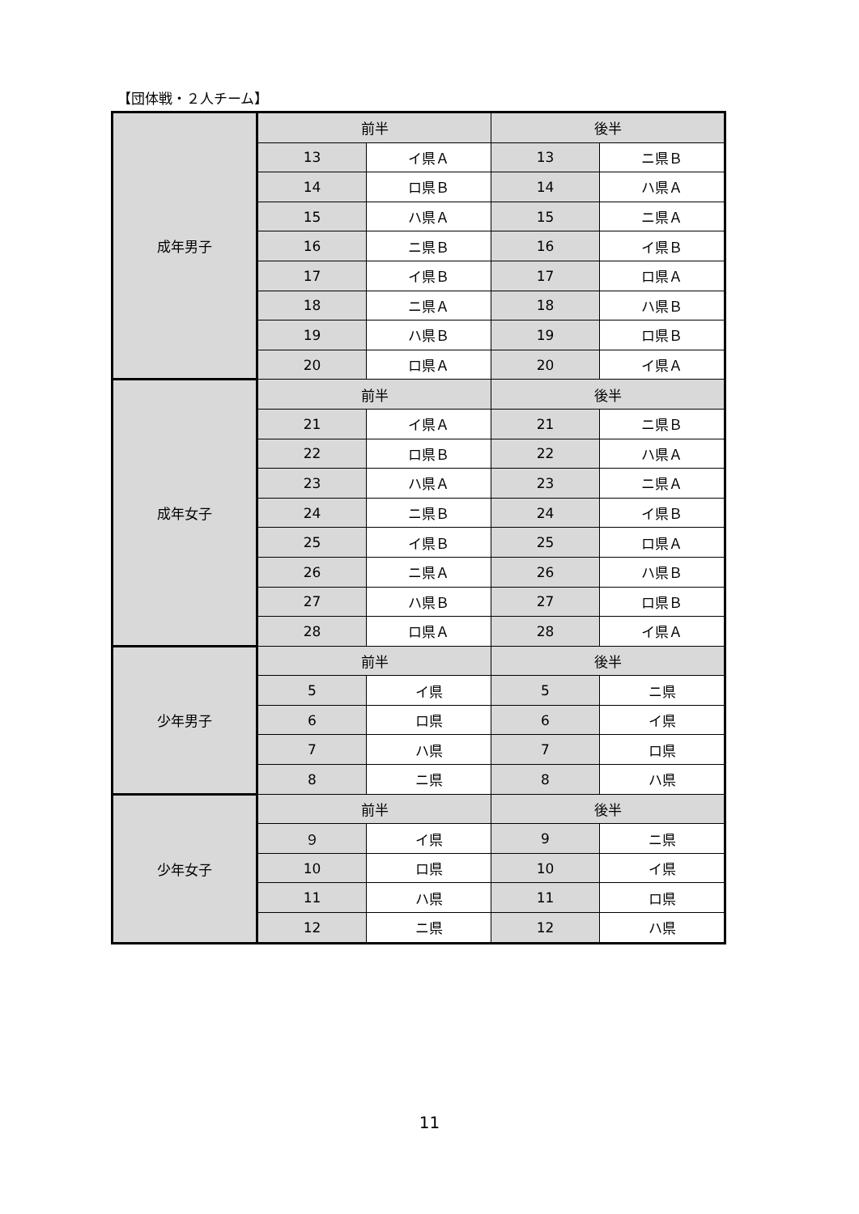【団体戦・２人チーム】
| 成年男子 | 前半 | | 後半 | |
| | 13 | イ県Ａ | 13 | ニ県Ｂ |
| | 14 | ロ県Ｂ | 14 | ハ県Ａ |
| | 15 | ハ県Ａ | 15 | ニ県Ａ |
| | 16 | ニ県Ｂ | 16 | イ県Ｂ |
| | 17 | イ県Ｂ | 17 | ロ県Ａ |
| | 18 | ニ県Ａ | 18 | ハ県Ｂ |
| | 19 | ハ県Ｂ | 19 | ロ県Ｂ |
| | 20 | ロ県Ａ | 20 | イ県Ａ |
| 成年女子 | 前半 | | 後半 | |
| | 21 | イ県Ａ | 21 | ニ県Ｂ |
| | 22 | ロ県Ｂ | 22 | ハ県Ａ |
| | 23 | ハ県Ａ | 23 | ニ県Ａ |
| | 24 | ニ県Ｂ | 24 | イ県Ｂ |
| | 25 | イ県Ｂ | 25 | ロ県Ａ |
| | 26 | ニ県Ａ | 26 | ハ県Ｂ |
| | 27 | ハ県Ｂ | 27 | ロ県Ｂ |
| | 28 | ロ県Ａ | 28 | イ県Ａ |
| 少年男子 | 前半 | | 後半 | |
| | 5 | イ県 | 5 | ニ県 |
| | 6 | ロ県 | 6 | イ県 |
| | 7 | ハ県 | 7 | ロ県 |
| | 8 | ニ県 | 8 | ハ県 |
| 少年女子 | 前半 | | 後半 | |
| | ９ | イ県 | 9 | ニ県 |
| | 10 | ロ県 | 10 | イ県 |
| | 11 | ハ県 | 11 | ロ県 |
| | 12 | ニ県 | 12 | ハ県 |
11